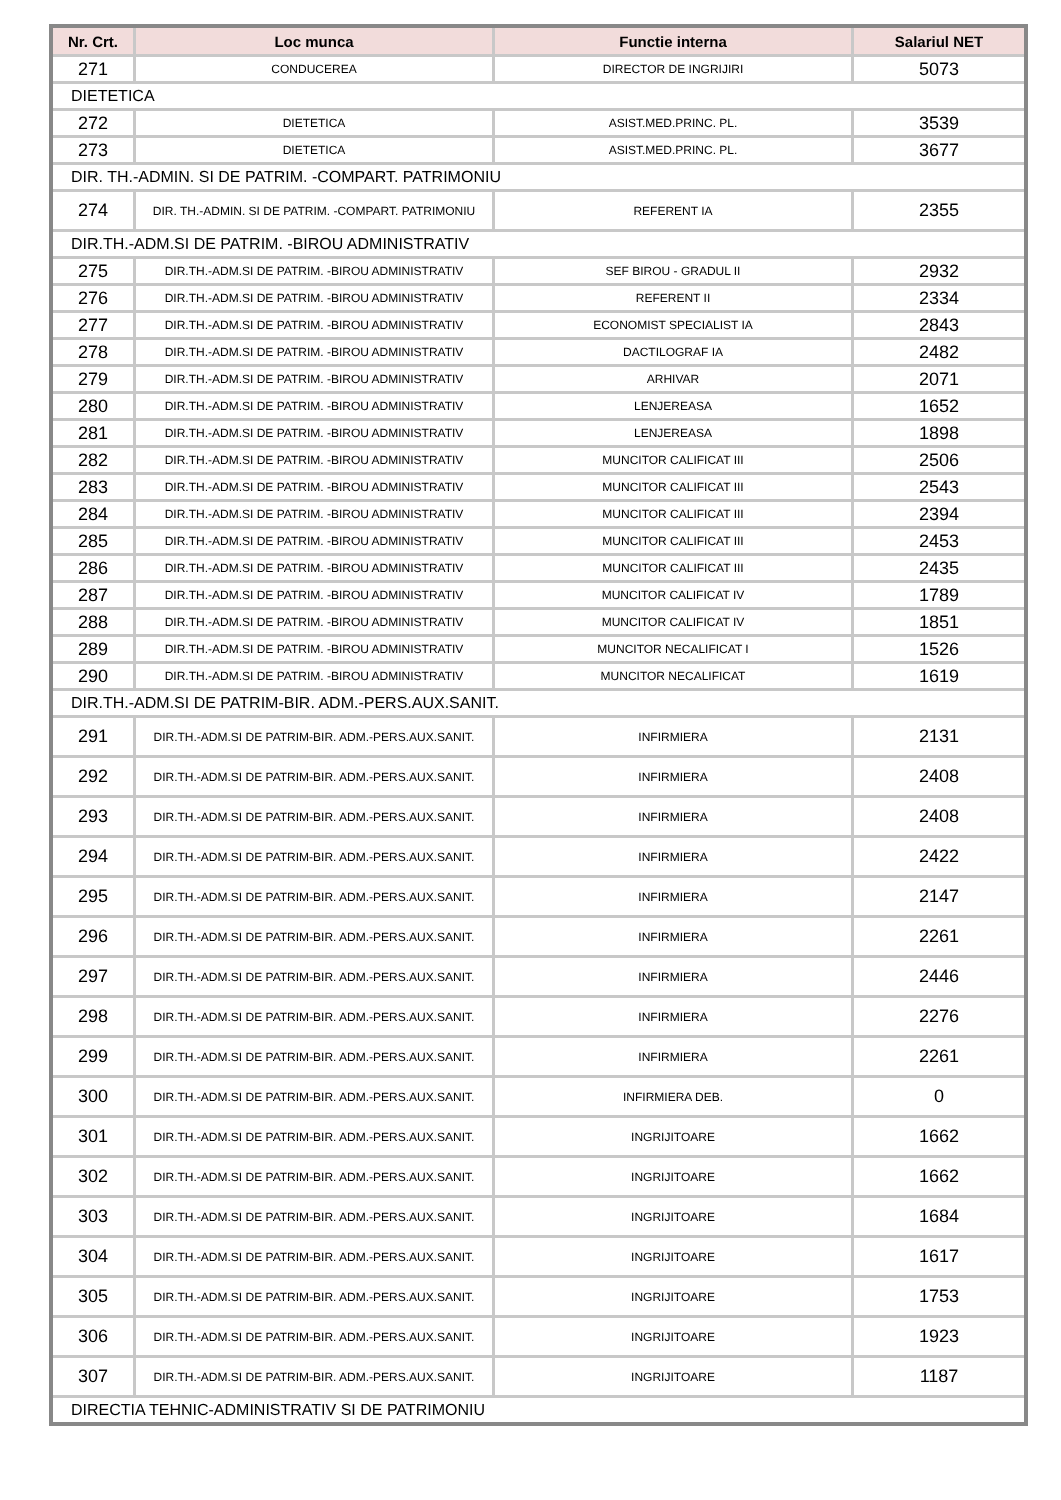| Nr. Crt. | Loc munca | Functie interna | Salariul NET |
| --- | --- | --- | --- |
| 271 | CONDUCEREA | DIRECTOR DE INGRIJIRI | 5073 |
| DIETETICA | | | |
| 272 | DIETETICA | ASIST.MED.PRINC. PL. | 3539 |
| 273 | DIETETICA | ASIST.MED.PRINC. PL. | 3677 |
| DIR. TH.-ADMIN. SI DE PATRIM. -COMPART. PATRIMONIU | | | |
| 274 | DIR. TH.-ADMIN. SI DE PATRIM. -COMPART. PATRIMONIU | REFERENT IA | 2355 |
| DIR.TH.-ADM.SI DE PATRIM. -BIROU ADMINISTRATIV | | | |
| 275 | DIR.TH.-ADM.SI DE PATRIM. -BIROU ADMINISTRATIV | SEF BIROU - GRADUL II | 2932 |
| 276 | DIR.TH.-ADM.SI DE PATRIM. -BIROU ADMINISTRATIV | REFERENT II | 2334 |
| 277 | DIR.TH.-ADM.SI DE PATRIM. -BIROU ADMINISTRATIV | ECONOMIST SPECIALIST IA | 2843 |
| 278 | DIR.TH.-ADM.SI DE PATRIM. -BIROU ADMINISTRATIV | DACTILOGRAF IA | 2482 |
| 279 | DIR.TH.-ADM.SI DE PATRIM. -BIROU ADMINISTRATIV | ARHIVAR | 2071 |
| 280 | DIR.TH.-ADM.SI DE PATRIM. -BIROU ADMINISTRATIV | LENJEREASA | 1652 |
| 281 | DIR.TH.-ADM.SI DE PATRIM. -BIROU ADMINISTRATIV | LENJEREASA | 1898 |
| 282 | DIR.TH.-ADM.SI DE PATRIM. -BIROU ADMINISTRATIV | MUNCITOR CALIFICAT III | 2506 |
| 283 | DIR.TH.-ADM.SI DE PATRIM. -BIROU ADMINISTRATIV | MUNCITOR CALIFICAT III | 2543 |
| 284 | DIR.TH.-ADM.SI DE PATRIM. -BIROU ADMINISTRATIV | MUNCITOR CALIFICAT III | 2394 |
| 285 | DIR.TH.-ADM.SI DE PATRIM. -BIROU ADMINISTRATIV | MUNCITOR CALIFICAT III | 2453 |
| 286 | DIR.TH.-ADM.SI DE PATRIM. -BIROU ADMINISTRATIV | MUNCITOR CALIFICAT III | 2435 |
| 287 | DIR.TH.-ADM.SI DE PATRIM. -BIROU ADMINISTRATIV | MUNCITOR CALIFICAT IV | 1789 |
| 288 | DIR.TH.-ADM.SI DE PATRIM. -BIROU ADMINISTRATIV | MUNCITOR CALIFICAT IV | 1851 |
| 289 | DIR.TH.-ADM.SI DE PATRIM. -BIROU ADMINISTRATIV | MUNCITOR NECALIFICAT I | 1526 |
| 290 | DIR.TH.-ADM.SI DE PATRIM. -BIROU ADMINISTRATIV | MUNCITOR NECALIFICAT | 1619 |
| DIR.TH.-ADM.SI DE PATRIM-BIR. ADM.-PERS.AUX.SANIT. | | | |
| 291 | DIR.TH.-ADM.SI DE PATRIM-BIR. ADM.-PERS.AUX.SANIT. | INFIRMIERA | 2131 |
| 292 | DIR.TH.-ADM.SI DE PATRIM-BIR. ADM.-PERS.AUX.SANIT. | INFIRMIERA | 2408 |
| 293 | DIR.TH.-ADM.SI DE PATRIM-BIR. ADM.-PERS.AUX.SANIT. | INFIRMIERA | 2408 |
| 294 | DIR.TH.-ADM.SI DE PATRIM-BIR. ADM.-PERS.AUX.SANIT. | INFIRMIERA | 2422 |
| 295 | DIR.TH.-ADM.SI DE PATRIM-BIR. ADM.-PERS.AUX.SANIT. | INFIRMIERA | 2147 |
| 296 | DIR.TH.-ADM.SI DE PATRIM-BIR. ADM.-PERS.AUX.SANIT. | INFIRMIERA | 2261 |
| 297 | DIR.TH.-ADM.SI DE PATRIM-BIR. ADM.-PERS.AUX.SANIT. | INFIRMIERA | 2446 |
| 298 | DIR.TH.-ADM.SI DE PATRIM-BIR. ADM.-PERS.AUX.SANIT. | INFIRMIERA | 2276 |
| 299 | DIR.TH.-ADM.SI DE PATRIM-BIR. ADM.-PERS.AUX.SANIT. | INFIRMIERA | 2261 |
| 300 | DIR.TH.-ADM.SI DE PATRIM-BIR. ADM.-PERS.AUX.SANIT. | INFIRMIERA DEB. | 0 |
| 301 | DIR.TH.-ADM.SI DE PATRIM-BIR. ADM.-PERS.AUX.SANIT. | INGRIJITOARE | 1662 |
| 302 | DIR.TH.-ADM.SI DE PATRIM-BIR. ADM.-PERS.AUX.SANIT. | INGRIJITOARE | 1662 |
| 303 | DIR.TH.-ADM.SI DE PATRIM-BIR. ADM.-PERS.AUX.SANIT. | INGRIJITOARE | 1684 |
| 304 | DIR.TH.-ADM.SI DE PATRIM-BIR. ADM.-PERS.AUX.SANIT. | INGRIJITOARE | 1617 |
| 305 | DIR.TH.-ADM.SI DE PATRIM-BIR. ADM.-PERS.AUX.SANIT. | INGRIJITOARE | 1753 |
| 306 | DIR.TH.-ADM.SI DE PATRIM-BIR. ADM.-PERS.AUX.SANIT. | INGRIJITOARE | 1923 |
| 307 | DIR.TH.-ADM.SI DE PATRIM-BIR. ADM.-PERS.AUX.SANIT. | INGRIJITOARE | 1187 |
| DIRECTIA TEHNIC-ADMINISTRATIV SI DE PATRIMONIU | | | |